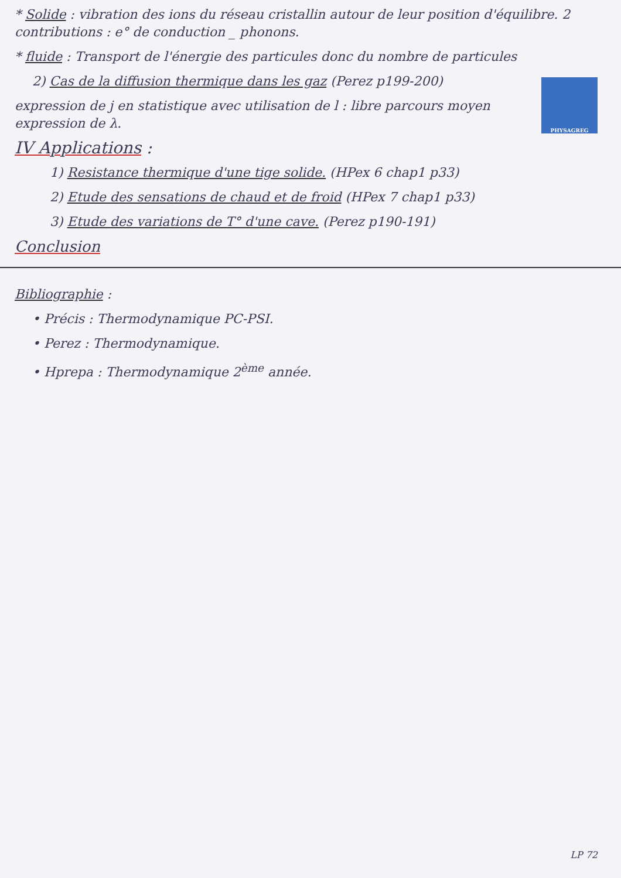* Solide : vibration des ions du réseau cristallin autour de leur position d'équilibre. 2 contributions : e° de conduction _ phonons.
* fluide : Transport de l'énergie des particules donc du nombre de particules
PHYSAGREG
2) Cas de la diffusion thermique dans les gaz (Perez p199-200)
expression de j en statistique avec utilisation de l : libre parcours moyen expression de λ.
IV Applications :
1) Resistance thermique d'une tige solide. (HPex 6 chap1 p33)
2) Etude des sensations de chaud et de froid (HPex 7 chap1 p33)
3) Etude des variations de T° d'une cave. (Perez p190-191)
Conclusion
Bibliographie :
• Précis : Thermodynamique PC-PSI.
• Perez : Thermodynamique.
• Hprepa : Thermodynamique 2<sup>ème</sup> année.
LP 72